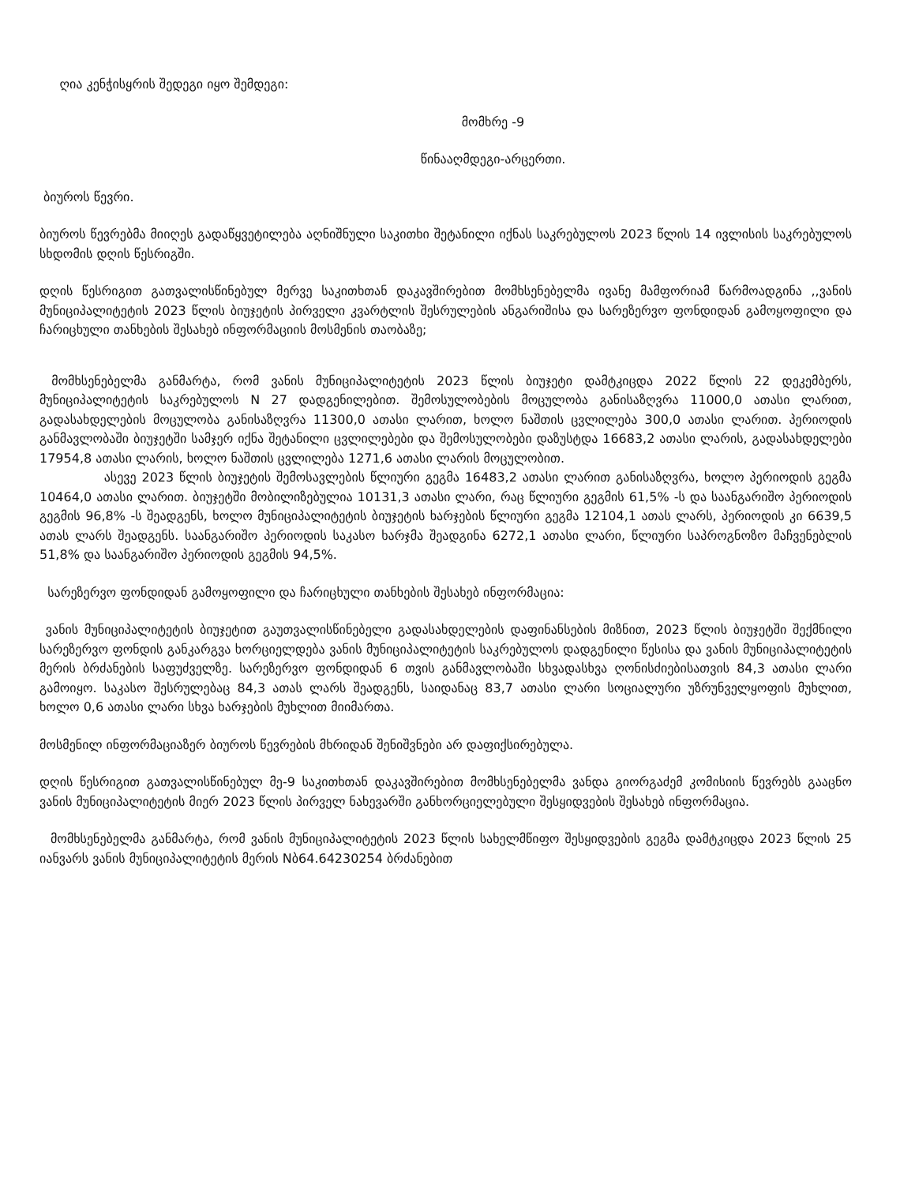ღია კენჭისყრის შედეგი იყო შემდეგი:
მომხრე -9
წინააღმდეგი-არცერთი.
ბიუროს წევრი.
ბიუროს წევრებმა მიიღეს გადაწყვეტილება აღნიშნული საკითხი შეტანილი იქნას საკრებულოს 2023 წლის 14 ივლისის საკრებულოს სხდომის დღის წესრიგში.
დღის წესრიგით გათვალისწინებულ მერვე საკითხთან დაკავშირებით მომხსენებელმა ივანე მამფორიამ წარმოადგინა ,,ვანის მუნიციპალიტეტის 2023 წლის ბიუჯეტის პირველი კვარტლის შესრულების ანგარიშისა და სარეზერვო ფონდიდან გამოყოფილი და ჩარიცხული თანხების შესახებ ინფორმაციის მოსმენის თაობაზე;
მომხსენებელმა განმარტა, რომ ვანის მუნიციპალიტეტის 2023 წლის ბიუჯეტი დამტკიცდა 2022 წლის 22 დეკემბერს, მუნიციპალიტეტის საკრებულოს N 27 დადგენილებით. შემოსულობების მოცულობა განისაზღვრა 11000,0 ათასი ლარით, გადასახდელების მოცულობა განისაზღვრა 11300,0 ათასი ლარით, ხოლო ნაშთის ცვლილება 300,0 ათასი ლარით. პერიოდის განმავლობაში ბიუჯეტში სამჯერ იქნა შეტანილი ცვლილებები და შემოსულობები დაზუსტდა 16683,2 ათასი ლარის, გადასახდელები 17954,8 ათასი ლარის, ხოლო ნაშთის ცვლილება 1271,6 ათასი ლარის მოცულობით.
ასევე 2023 წლის ბიუჯეტის შემოსავლების წლიური გეგმა 16483,2 ათასი ლარით განისაზღვრა, ხოლო პერიოდის გეგმა 10464,0 ათასი ლარით. ბიუჯეტში მობილიზებულია 10131,3 ათასი ლარი, რაც წლიური გეგმის 61,5% -ს და საანგარიშო პერიოდის გეგმის 96,8% -ს შეადგენს, ხოლო მუნიციპალიტეტის ბიუჯეტის ხარჯების წლიური გეგმა 12104,1 ათას ლარს, პერიოდის კი 6639,5 ათას ლარს შეადგენს. საანგარიშო პერიოდის საკასო ხარჯმა შეადგინა 6272,1 ათასი ლარი, წლიური საპროგნოზო მაჩვენებლის 51,8% და საანგარიშო პერიოდის გეგმის 94,5%.
სარეზერვო ფონდიდან გამოყოფილი და ჩარიცხული თანხების შესახებ ინფორმაცია:
ვანის მუნიციპალიტეტის ბიუჯეტით გაუთვალისწინებელი გადასახდელების დაფინანსების მიზნით, 2023 წლის ბიუჯეტში შექმნილი სარეზერვო ფონდის განკარგვა ხორციელდება ვანის მუნიციპალიტეტის საკრებულოს დადგენილი წესისა და ვანის მუნიციპალიტეტის მერის ბრძანების საფუძველზე. სარეზერვო ფონდიდან 6 თვის განმავლობაში სხვადასხვა ღონისძიებისათვის 84,3 ათასი ლარი გამოიყო. საკასო შესრულებაც 84,3 ათას ლარს შეადგენს, საიდანაც 83,7 ათასი ლარი სოციალური უზრუნველყოფის მუხლით, ხოლო 0,6 ათასი ლარი სხვა ხარჯების მუხლით მიიმართა.
მოსმენილ ინფორმაციაზერ ბიუროს წევრების მხრიდან შენიშვნები არ დაფიქსირებულა.
დღის წესრიგით გათვალისწინებულ მე-9 საკითხთან დაკავშირებით მომხსენებელმა ვანდა გიორგაძემ კომისიის წევრებს გააცნო ვანის მუნიციპალიტეტის მიერ 2023 წლის პირველ ნახევარში განხორციელებული შესყიდვების შესახებ ინფორმაცია.
მომხსენებელმა განმარტა, რომ ვანის მუნიციპალიტეტის 2023 წლის სახელმწიფო შესყიდვების გეგმა დამტკიცდა 2023 წლის 25 იანვარს ვანის მუნიციპალიტეტის მერის Nბ64.64230254 ბრძანებით